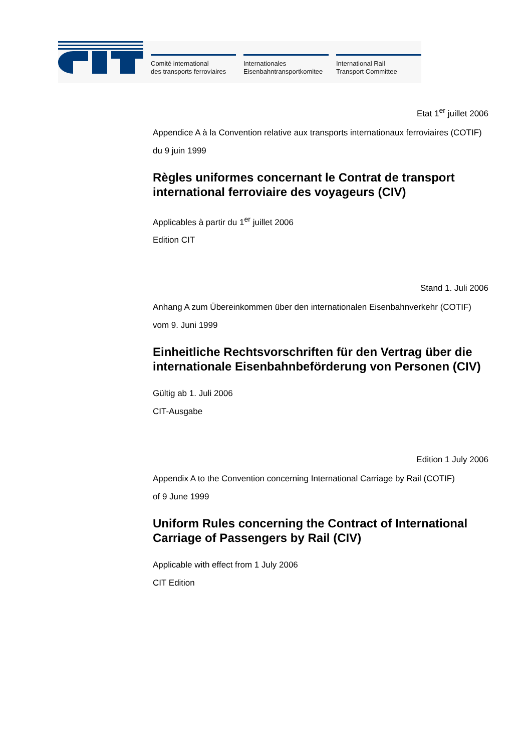Comité international
des transports ferroviaires
Internationales
Eisenbahntransportkomitee
International Rail
Transport Committee
Etat 1<sup>er</sup> juillet 2006
Appendice A à la Convention relative aux transports internationaux ferroviaires (COTIF)
du 9 juin 1999
Règles uniformes concernant le Contrat de transport international ferroviaire des voyageurs (CIV)
Applicables à partir du 1<sup>er</sup> juillet 2006
Edition CIT
Stand 1. Juli 2006
Anhang A zum Übereinkommen über den internationalen Eisenbahnverkehr (COTIF)
vom 9. Juni 1999
Einheitliche Rechtsvorschriften für den Vertrag über die internationale Eisenbahnbeförderung von Personen (CIV)
Gültig ab 1. Juli 2006
CIT-Ausgabe
Edition 1 July 2006
Appendix A to the Convention concerning International Carriage by Rail (COTIF)
of 9 June 1999
Uniform Rules concerning the Contract of International Carriage of Passengers by Rail (CIV)
Applicable with effect from 1 July 2006
CIT Edition